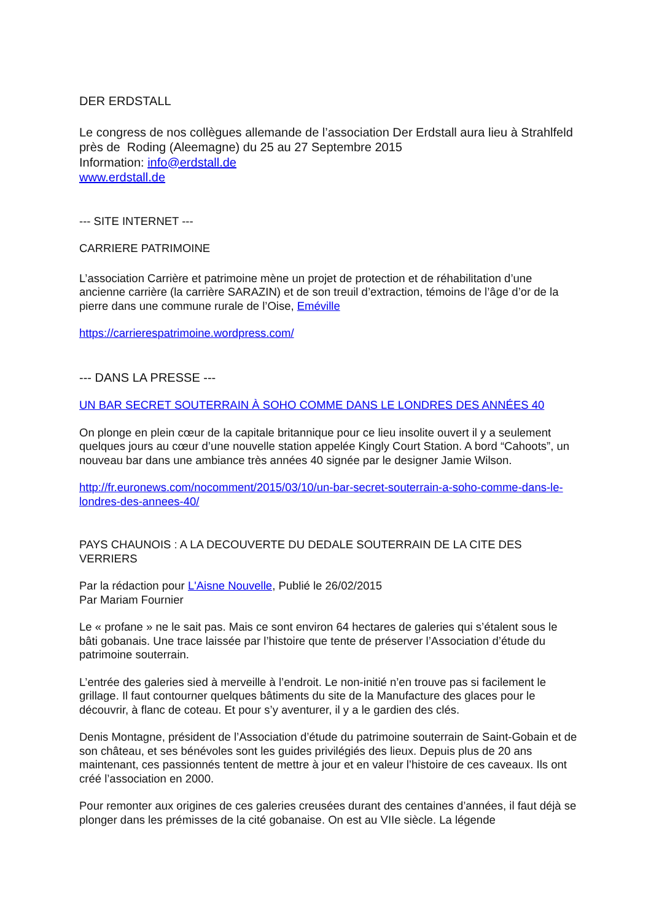DER ERDSTALL
Le congress de nos collègues allemande de l’association Der Erdstall aura lieu à Strahlfeld près de Roding (Aleemagne) du 25 au 27 Septembre 2015
Information: info@erdstall.de
www.erdstall.de
--- SITE INTERNET ---
CARRIERE PATRIMOINE
L’association Carrière et patrimoine mène un projet de protection et de réhabilitation d’une ancienne carrière (la carrière SARAZIN) et de son treuil d’extraction, témoins de l’âge d’or de la pierre dans une commune rurale de l’Oise, Eméville
https://carrierespatrimoine.wordpress.com/
--- DANS LA PRESSE ---
UN BAR SECRET SOUTERRAIN À SOHO COMME DANS LE LONDRES DES ANNÉES 40
On plonge en plein cœur de la capitale britannique pour ce lieu insolite ouvert il y a seulement quelques jours au cœur d’une nouvelle station appelée Kingly Court Station. A bord “Cahoots”, un nouveau bar dans une ambiance très années 40 signée par le designer Jamie Wilson.
http://fr.euronews.com/nocomment/2015/03/10/un-bar-secret-souterrain-a-soho-comme-dans-le-londres-des-annees-40/
PAYS CHAUNOIS : A LA DECOUVERTE DU DEDALE SOUTERRAIN DE LA CITE DES VERRIERS
Par la rédaction pour L'Aisne Nouvelle, Publié le 26/02/2015
Par Mariam Fournier
Le « profane » ne le sait pas. Mais ce sont environ 64 hectares de galeries qui s’étalent sous le bâti gobanais. Une trace laissée par l’histoire que tente de préserver l’Association d’étude du patrimoine souterrain.
L’entrée des galeries sied à merveille à l’endroit. Le non-initié n’en trouve pas si facilement le grillage. Il faut contourner quelques bâtiments du site de la Manufacture des glaces pour le découvrir, à flanc de coteau. Et pour s’y aventurer, il y a le gardien des clés.
Denis Montagne, président de l’Association d’étude du patrimoine souterrain de Saint-Gobain et de son château, et ses bénévoles sont les guides privilégiés des lieux. Depuis plus de 20 ans maintenant, ces passionnés tentent de mettre à jour et en valeur l’histoire de ces caveaux. Ils ont créé l’association en 2000.
Pour remonter aux origines de ces galeries creusées durant des centaines d’années, il faut déjà se plonger dans les prémisses de la cité gobanaise. On est au VIIe siècle. La légende